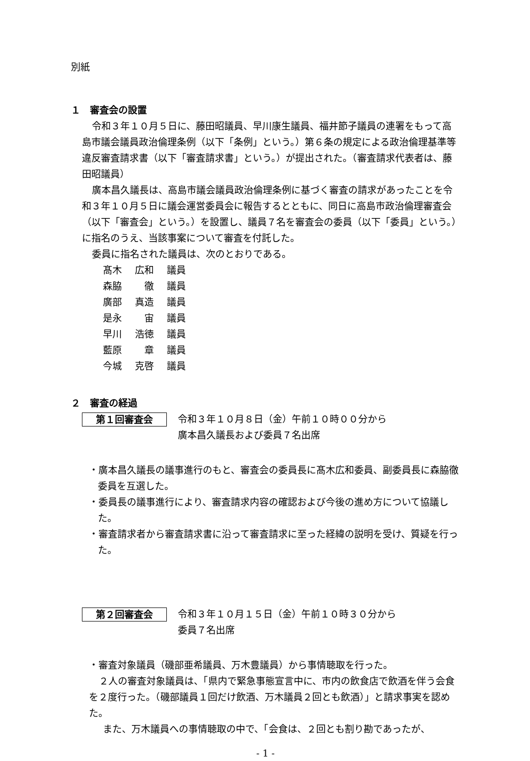別紙
１　審査会の設置
令和３年１０月５日に、藤田昭議員、早川康生議員、福井節子議員の連署をもって高島市議会議員政治倫理条例（以下「条例」という。）第６条の規定による政治倫理基準等違反審査請求書（以下「審査請求書」という。）が提出された。（審査請求代表者は、藤田昭議員）
廣本昌久議長は、高島市議会議員政治倫理条例に基づく審査の請求があったことを令和３年１０月５日に議会運営委員会に報告するとともに、同日に高島市政治倫理審査会（以下「審査会」という。）を設置し、議員７名を審査会の委員（以下「委員」という。）に指名のうえ、当該事案について審査を付託した。
委員に指名された議員は、次のとおりである。
髙木 広和 議員
森脇　徹 議員
廣部 真造 議員
是永　宙 議員
早川 浩徳 議員
藍原　章 議員
今城 克啓 議員
２　審査の経過
第１回審査会
令和３年１０月８日（金）午前１０時００分から
廣本昌久議長および委員７名出席
・廣本昌久議長の議事進行のもと、審査会の委員長に髙木広和委員、副委員長に森脇徹委員を互選した。
・委員長の議事進行により、審査請求内容の確認および今後の進め方について協議した。
・審査請求者から審査請求書に沿って審査請求に至った経緯の説明を受け、質疑を行った。
第２回審査会
令和３年１０月１５日（金）午前１０時３０分から
委員７名出席
・審査対象議員（磯部亜希議員、万木豊議員）から事情聴取を行った。
２人の審査対象議員は、「県内で緊急事態宣言中に、市内の飲食店で飲酒を伴う会食を２度行った。（磯部議員１回だけ飲酒、万木議員２回とも飲酒）」と請求事実を認めた。
また、万木議員への事情聴取の中で、「会食は、２回とも割り勘であったが、
- 1 -